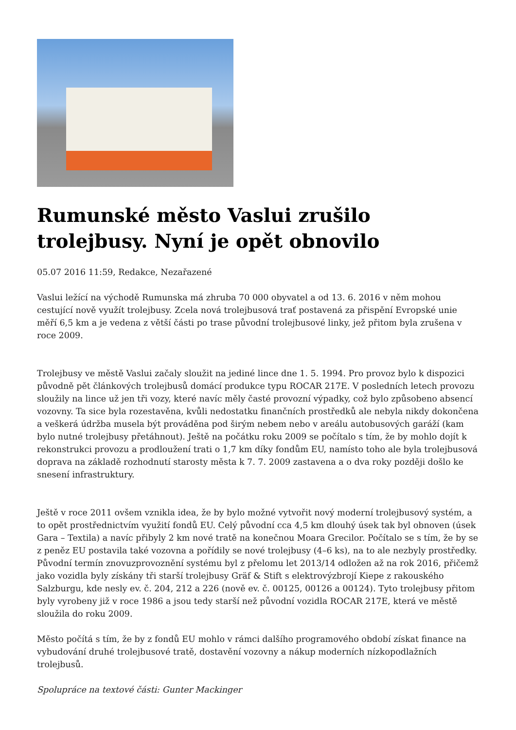Rumunské město Vaslui zrušilo trolejbusy. Nyní je opět obnovilo
05.07 2016 11:59, Redakce, Nezařazené
Vaslui ležící na východě Rumunska má zhruba 70 000 obyvatel a od 13. 6. 2016 v něm mohou cestující nově využít trolejbusy. Zcela nová trolejbusová trať postavená za přispění Evropské unie měří 6,5 km a je vedena z větší části po trase původní trolejbusové linky, jež přitom byla zrušena v roce 2009.
Trolejbusy ve městě Vaslui začaly sloužit na jediné lince dne 1. 5. 1994. Pro provoz bylo k dispozici původně pět článkových trolejbusů domácí produkce typu ROCAR 217E. V posledních letech provozu sloužily na lince už jen tři vozy, které navíc měly časté provozní výpadky, což bylo způsobeno absencí vozovny. Ta sice byla rozestavěna, kvůli nedostatku finančních prostředků ale nebyla nikdy dokončena a veškerá údržba musela být prováděna pod širým nebem nebo v areálu autobusových garáží (kam bylo nutné trolejbusy přetáhnout). Ještě na počátku roku 2009 se počítalo s tím, že by mohlo dojít k rekonstrukci provozu a prodloužení trati o 1,7 km díky fondům EU, namísto toho ale byla trolejbusová doprava na základě rozhodnutí starosty města k 7. 7. 2009 zastavena a o dva roky později došlo ke snesení infrastruktury.
Ještě v roce 2011 ovšem vznikla idea, že by bylo možné vytvořit nový moderní trolejbusový systém, a to opět prostřednictvím využití fondů EU. Celý původní cca 4,5 km dlouhý úsek tak byl obnoven (úsek Gara – Textila) a navíc přibyly 2 km nové tratě na konečnou Moara Grecilor. Počítalo se s tím, že by se z peněz EU postavila také vozovna a pořídily se nové trolejbusy (4–6 ks), na to ale nezbyly prostředky. Původní termín znovuzprovoznění systému byl z přelomu let 2013/14 odložen až na rok 2016, přičemž jako vozidla byly získány tři starší trolejbusy Gräf & Stift s elektrovýzbrojí Kiepe z rakouského Salzburgu, kde nesly ev. č. 204, 212 a 226 (nově ev. č. 00125, 00126 a 00124). Tyto trolejbusy přitom byly vyrobeny již v roce 1986 a jsou tedy starší než původní vozidla ROCAR 217E, která ve městě sloužila do roku 2009.
Město počítá s tím, že by z fondů EU mohlo v rámci dalšího programového období získat finance na vybudování druhé trolejbusové tratě, dostavění vozovny a nákup moderních nízkopodlažních trolejbusů.
Spolupráce na textové části: Gunter Mackinger